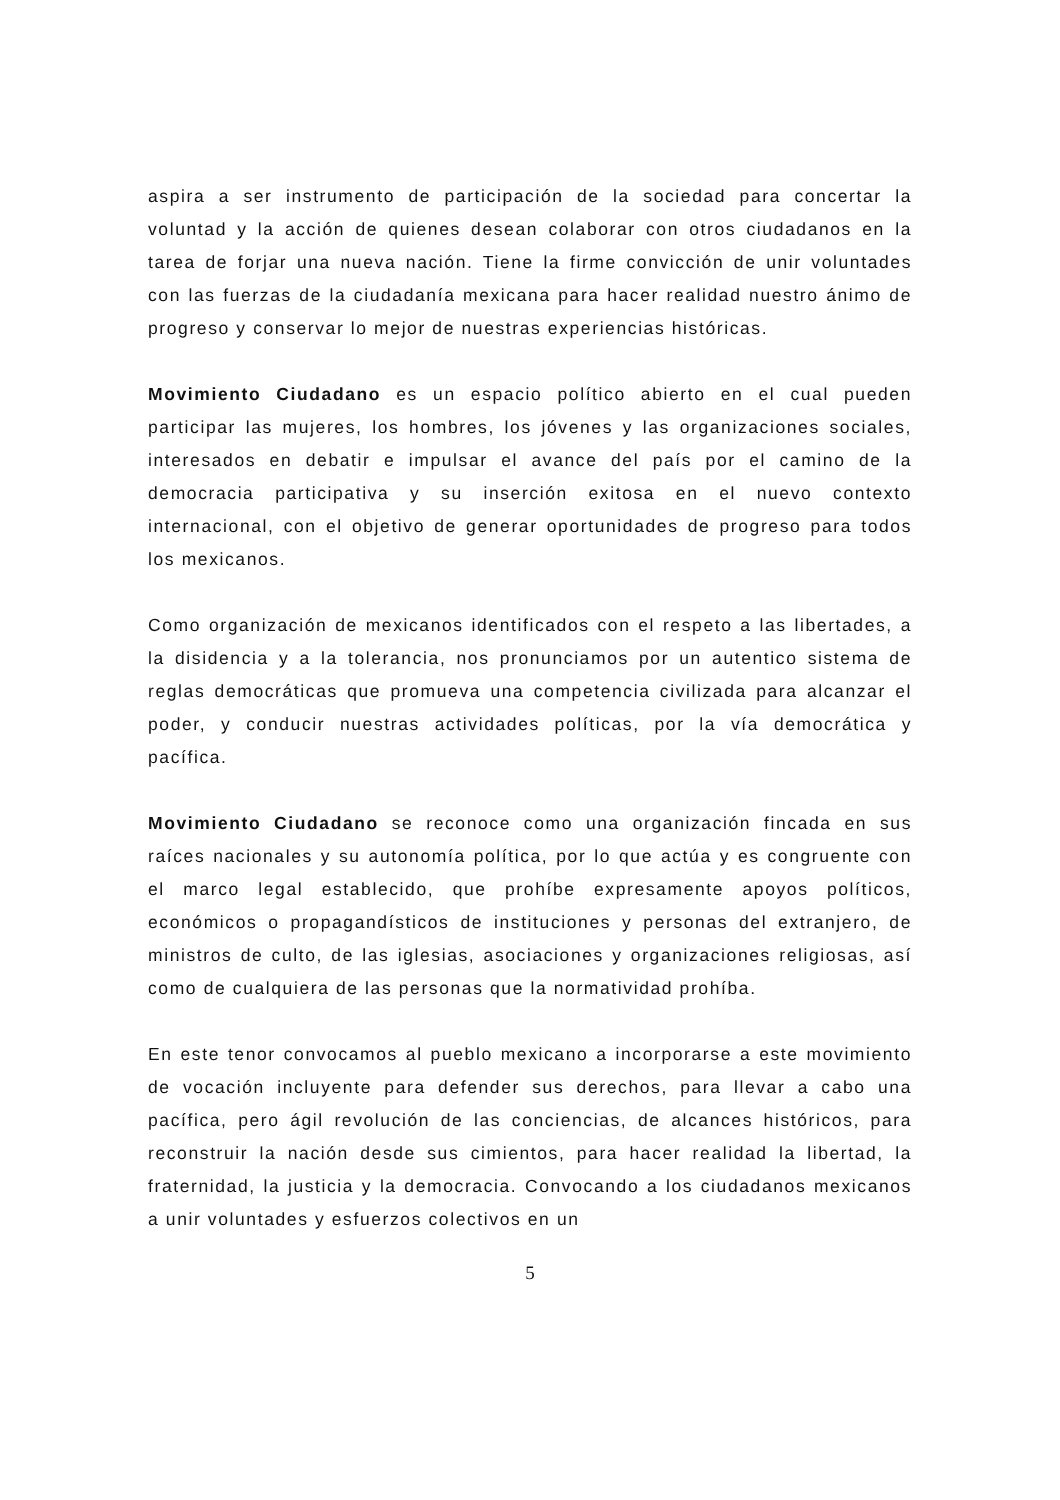aspira a ser instrumento de participación de la sociedad para concertar la voluntad y la acción de quienes desean colaborar con otros ciudadanos en la tarea de forjar una nueva nación. Tiene la firme convicción de unir voluntades con las fuerzas de la ciudadanía mexicana para hacer realidad nuestro ánimo de progreso y conservar lo mejor de nuestras experiencias históricas.
Movimiento Ciudadano es un espacio político abierto en el cual pueden participar las mujeres, los hombres, los jóvenes y las organizaciones sociales, interesados en debatir e impulsar el avance del país por el camino de la democracia participativa y su inserción exitosa en el nuevo contexto internacional, con el objetivo de generar oportunidades de progreso para todos los mexicanos.
Como organización de mexicanos identificados con el respeto a las libertades, a la disidencia y a la tolerancia, nos pronunciamos por un autentico sistema de reglas democráticas que promueva una competencia civilizada para alcanzar el poder, y conducir nuestras actividades políticas, por la vía democrática y pacífica.
Movimiento Ciudadano se reconoce como una organización fincada en sus raíces nacionales y su autonomía política, por lo que actúa y es congruente con el marco legal establecido, que prohíbe expresamente apoyos políticos, económicos o propagandísticos de instituciones y personas del extranjero, de ministros de culto, de las iglesias, asociaciones y organizaciones religiosas, así como de cualquiera de las personas que la normatividad prohíba.
En este tenor convocamos al pueblo mexicano a incorporarse a este movimiento de vocación incluyente para defender sus derechos, para llevar a cabo una pacífica, pero ágil revolución de las conciencias, de alcances históricos, para reconstruir la nación desde sus cimientos, para hacer realidad la libertad, la fraternidad, la justicia y la democracia. Convocando a los ciudadanos mexicanos a unir voluntades y esfuerzos colectivos en un
5